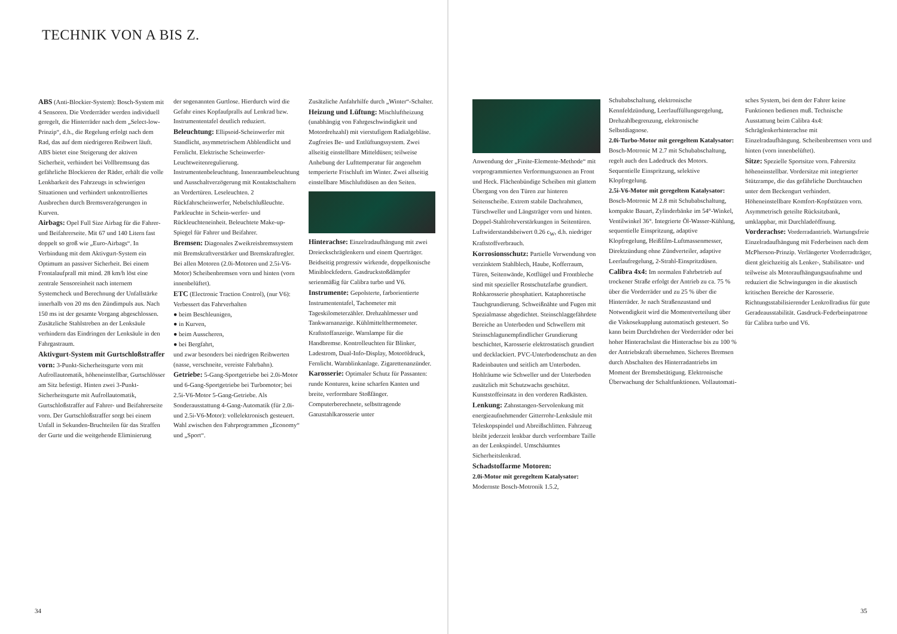TECHNIK VON A BIS Z.
ABS (Anti-Blockier-System): Bosch-System mit 4 Sensoren. Die Vorderräder werden individuell geregelt, die Hinterräder nach dem „Select-low-Prinzip“, d.h., die Regelung erfolgt nach dem Rad, das auf dem niedrigeren Reibwert läuft. ABS bietet eine Steigerung der aktiven Sicherheit, verhindert bei Vollbremsung das gefährliche Blockieren der Räder, erhält die volle Lenkbarkeit des Fahrzeugs in schwierigen Situationen und verhindert unkontrolliertes Ausbrechen durch Bremsverzögerungen in Kurven.
Airbags: Opel Full Size Airbag für die Fahrer- und Beifahrerseite. Mit 67 und 140 Litern fast doppelt so groß wie „Euro-Airbags“. In Verbindung mit dem Aktivgurt-System ein Optimum an passiver Sicherheit. Bei einem Frontalaufprall mit mind. 28 km/h löst eine zentrale Sensoreinheit nach internem Systemcheck und Berechnung der Unfallstärke innerhalb von 20 ms den Zündimpuls aus. Nach 150 ms ist der gesamte Vorgang abgeschlossen. Zusätzliche Stahlstreben an der Lenksäule verhindern das Eindringen der Lenksäule in den Fahrgastraum.
Aktivgurt-System mit Gurtschloßstraffer vorn: 3-Punkt-Sicherheitsgurte vorn mit Aufrollautomatik, höheneinstellbar, Gurtschlösser am Sitz befestigt. Hinten zwei 3-Punkt-Sicherheitsgurte mit Aufrollautomatik, Gurtschloßstraffer auf Fahrer- und Beifahrerseite vorn. Der Gurtschloßstraffer sorgt bei einem Unfall in Sekunden-Bruchteilen für das Straffen der Gurte und die weitgehende Eliminierung
der sogenannten Gurtlose. Hierdurch wird die Gefahr eines Kopfaufpralls auf Lenkrad bzw. Instrumententafel deutlich reduziert.
Beleuchtung: Ellipsoid-Scheinwerfer mit Standlicht, asymmetrischem Abblendlicht und Fernlicht. Elektrische Scheinwerfer-Leuchtweitenregulierung. Instrumentenbeleuchtung. Innenraumbeleuchtung und Ausschaltverzögerung mit Kontaktschaltern an Vordertüren. Leseleuchten. 2 Rückfahrscheinwerfer, Nebelschlußleuchte. Parkleuchte in Schein-werfer- und Rückleuchteneinheit. Beleuchtete Make-up-Spiegel für Fahrer und Beifahrer.
Bremsen: Diagonales Zweikreisbremssystem mit Bremskraftverstärker und Bremskraftregler. Bei allen Motoren (2.0i-Motoren und 2.5i-V6-Motor) Scheibenbremsen vorn und hinten (vorn innenbelüftet).
ETC (Electronic Traction Control), (nur V6): Verbessert das Fahrverhalten
● beim Beschleunigen,
● in Kurven,
● beim Ausscheren,
● bei Bergfahrt,
und zwar besonders bei niedrigen Reibwerten (nasse, verschneite, vereiste Fahrbahn).
Getriebe: 5-Gang-Sportgetriebe bei 2.0i-Motor und 6-Gang-Sportgetriebe bei Turbomotor; bei 2.5i-V6-Motor 5-Gang-Getriebe. Als Sonderausstattung 4-Gang-Automatik (für 2.0i- und 2.5i-V6-Motor): vollelektronisch gesteuert. Wahl zwischen den Fahrprogrammen „Economy“ und „Sport“.
Zusätzliche Anfahrhilfe durch „Winter“-Schalter.
Heizung und Lüftung: Mischluftheizung (unabhängig von Fahrgeschwindigkeit und Motordrehzahl) mit vierstufigem Radialgebläse. Zugfreies Be- und Entlüftungssystem. Zwei allseitig einstellbare Mitteldüsen; teilweise Anhebung der Lufttemperatur für angenehm temperierte Frischluft im Winter. Zwei allseitig einstellbare Mischluftdüsen an den Seiten.
Hinterachse: Einzelradaufhängung mit zwei Dreieckschräglenkern und einem Querträger. Beidseitig progressiv wirkende, doppelkonische Miniblockfedern. Gasdruckstoßdämpfer serienmäßig für Calibra turbo und V6.
Instrumente: Gepolsterte, farborientierte Instrumententafel, Tachometer mit Tageskilometerzähler. Drehzahlmesser und Tankwarnanzeige. Kühlmittelthermometer. Kraftstoffanzeige. Warnlampe für die Handbremse. Kontrolleuchten für Blinker, Ladestrom, Dual-Info-Display, Motoröldruck, Fernlicht. Warnblinkanlage. Zigarettenanzünder.
Karosserie: Optimaler Schutz für Passanten: runde Konturen, keine scharfen Kanten und breite, verformbare Stoßfänger. Computerberechnete, selbsttragende Ganzstahlkarosserie unter
34
Anwendung der „Finite-Elemente-Methode“ mit vorprogrammierten Verformungszonen an Front und Heck. Flächenbündige Scheiben mit glattem Übergang von den Türen zur hinteren Seitenscheibe. Extrem stabile Dachrahmen, Türschweller und Längsträger vorn und hinten. Doppel-Stahlrohrverstärkungen in Seitentüren. Luftwiderstandsbeiwert 0.26 c<sub>W</sub>, d.h. niedriger Kraftstoffverbrauch.
Korrosionsschutz: Partielle Verwendung von verzinktem Stahlblech, Haube, Kofferraum, Türen, Seitenwände, Kotflügel und Frontbleche sind mit spezieller Rostschutzfarbe grundiert. Rohkarosserie phosphatiert. Kataphoretische Tauchgrundierung. Schweißnähte und Fugen mit Spezialmasse abgedichtet. Steinschlaggefährdete Bereiche an Unterboden und Schwellern mit Steinschlagunempfindlicher Grundierung beschichtet, Karosserie elektrostatisch grundiert und decklackiert. PVC-Unterbodenschutz an den Radeinbauten und seitlich am Unterboden. Hohlräume wie Schweller und der Unterboden zusätzlich mit Schutzwachs geschützt. Kunststoffeinsatz in den vorderen Radkästen.
Lenkung: Zahnstangen-Servolenkung mit energieaufnehmender Gitterrohr-Lenksäule mit Teleskopspindel und Abreißschlitten. Fahrzeug bleibt jederzeit lenkbar durch verformbare Taille an der Lenkspindel. Umschäumtes Sicherheitslenkrad.
Schadstoffarme Motoren:
2.0i-Motor mit geregeltem Katalysator: Modernste Bosch-Motronik 1.5.2,
Schubabschaltung, elektronische Kennfeldzündung, Leerlauffüllungsregelung, Drehzahlbegrenzung, elektronische Selbstdiagnose.
2.0i-Turbo-Motor mit geregeltem Katalysator: Bosch-Motronic M 2.7 mit Schubabschaltung, regelt auch den Ladedruck des Motors. Sequentielle Einspritzung, selektive Klopfregelung.
2.5i-V6-Motor mit geregeltem Katalysator: Bosch-Motronic M 2.8 mit Schubabschaltung, kompakte Bauart, Zylinderbänke im 54°-Winkel, Ventilwinkel 36°. Integrierte Öl-Wasser-Kühlung, sequentielle Einspritzung, adaptive Klopfregelung, Heißfilm-Luftmassenmesser, Direktzündung ohne Zündverteiler, adaptive Leerlaufregelung, 2-Strahl-Einspritzdüsen.
Calibra 4x4: Im normalen Fahrbetrieb auf trockener Straße erfolgt der Antrieb zu ca. 75 % über die Vorderräder und zu 25 % über die Hinterräder. Je nach Straßenzustand und Notwendigkeit wird die Momentverteilung über die Viskosekupplung automatisch gesteuert. So kann beim Durchdrehen der Vorderräder oder bei hoher Hinterachslast die Hinterachse bis zu 100 % der Antriebskraft übernehmen. Sicheres Bremsen durch Abschalten des Hinterradantriebs im Moment der Bremsbetätigung. Elektronische Überwachung der Schaltfunktionen. Vollautomati-
sches System, bei dem der Fahrer keine Funktionen bedienen muß. Technische Ausstattung beim Calibra 4x4: Schräglenkerhinterachse mit Einzelradaufhängung. Scheibenbremsen vorn und hinten (vorn innenbelüftet).
Sitze: Spezielle Sportsitze vorn. Fahrersitz höheneinstellbar. Vordersitze mit integrierter Stützrampe, die das gefährliche Durchtauchen unter dem Beckengurt verhindert. Höheneinstellbare Komfort-Kopfstützen vorn. Asymmetrisch geteilte Rücksitzbank, umklappbar, mit Durchladeöffnung.
Vorderachse: Vorderradantrieb. Wartungsfreie Einzelradaufhängung mit Federbeinen nach dem McPherson-Prinzip. Verlängerter Vorderradträger, dient gleichzeitig als Lenker-, Stabilisator- und teilweise als Motoraufhängungsaufnahme und reduziert die Schwingungen in die akustisch kritischen Bereiche der Karosserie. Richtungsstabilisierender Lenkrollradius für gute Geradeausstabilität. Gasdruck-Federbeinpatrone für Calibra turbo und V6.
35